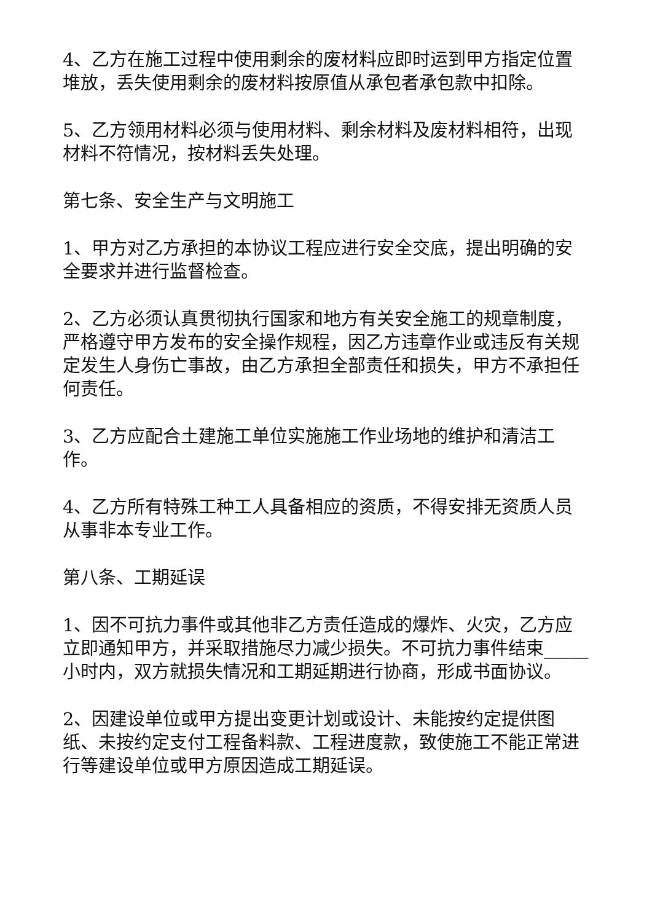4、乙方在施工过程中使用剩余的废材料应即时运到甲方指定位置堆放，丢失使用剩余的废材料按原值从承包者承包款中扣除。
5、乙方领用材料必须与使用材料、剩余材料及废材料相符，出现材料不符情况，按材料丢失处理。
第七条、安全生产与文明施工
1、甲方对乙方承担的本协议工程应进行安全交底，提出明确的安全要求并进行监督检查。
2、乙方必须认真贯彻执行国家和地方有关安全施工的规章制度，严格遵守甲方发布的安全操作规程，因乙方违章作业或违反有关规定发生人身伤亡事故，由乙方承担全部责任和损失，甲方不承担任何责任。
3、乙方应配合土建施工单位实施施工作业场地的维护和清洁工作。
4、乙方所有特殊工种工人具备相应的资质，不得安排无资质人员从事非本专业工作。
第八条、工期延误
1、因不可抗力事件或其他非乙方责任造成的爆炸、火灾，乙方应立即通知甲方，并采取措施尽力减少损失。不可抗力事件结束_____小时内，双方就损失情况和工期延期进行协商，形成书面协议。
2、因建设单位或甲方提出变更计划或设计、未能按约定提供图纸、未按约定支付工程备料款、工程进度款，致使施工不能正常进行等建设单位或甲方原因造成工期延误。